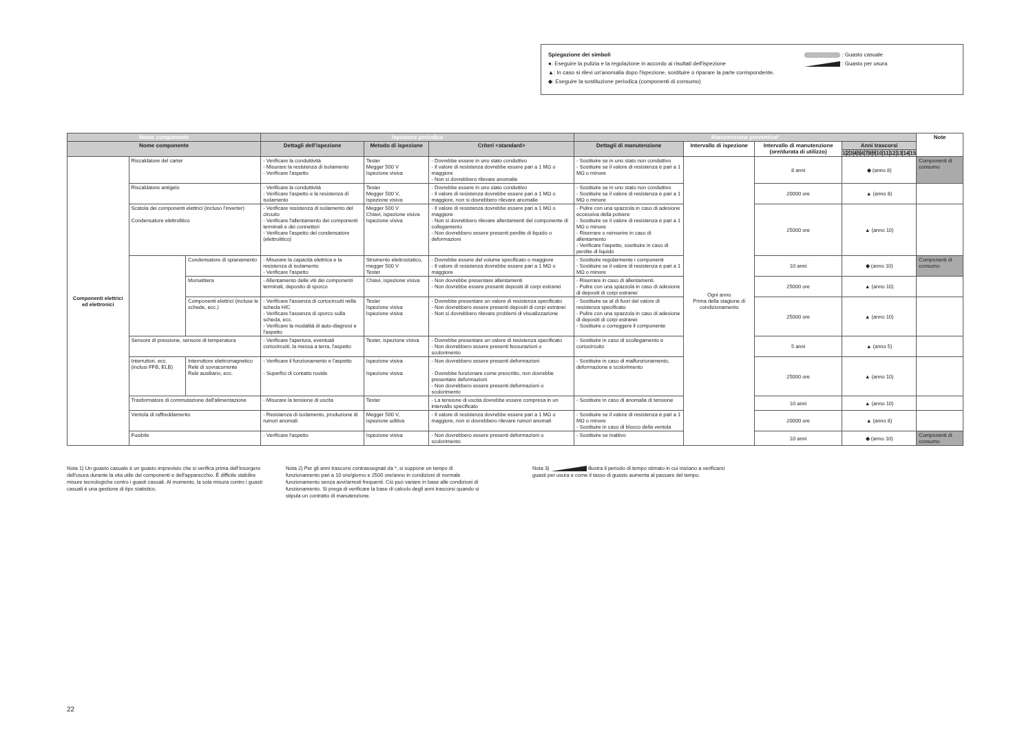: Guasto casuale
: Guasto per usura
Spiegazione dei simboli
●: Eseguire la pulizia e la regolazione in accordo ai risultati dell'ispezione
▲: In caso si rilevi un'anomalia dopo l'ispezione, sostituire o riparare la parte corrispondente.
◆: Eseguire la sostituzione periodica (componenti di consumo)
| Nome componente | | | Ispezione periodica | | | Manutenzione preventiva* | | | | | | | | | | | | | | | | | | Note |
| --- | --- | --- | --- | --- | --- | --- | --- | --- | --- | --- | --- | --- | --- | --- | --- | --- | --- | --- | --- | --- | --- | --- | --- | --- |
| Nome componente | | | Dettagli dell'ispezione | Metodo di ispezione | Criteri <standard> | Dettagli di manutenzione | Intervallo di ispezione | Intervallo di manutenzione (ore/durata di utilizzo) | Anni trascorsi | | | | | | | | | | | | | | | |
| | | | | | | | | | 1 | 2 | 3 | 4 | 5 | 6 | 7 | 8 | 9 | 10 | 11 | 12 | 13 | 14 | 15 | |
| Componenti elettrici ed elettronici | Riscaldatore del carter | | - Verificare la conduttività - Misurare la resistenza di isolamento - Verificare l'aspetto | Tester Megger 500 V Ispezione visiva | - Dovrebbe essere in uno stato conduttivo - Il valore di resistenza dovrebbe essere pari a 1 MΩ o maggiore - Non si dovrebbero rilevare anomalie | - Sostituire se in uno stato non conduttivo - Sostituire se il valore di resistenza è pari a 1 MΩ o minore | Ogni anno Prima della stagione di condizionamento | 8 anni | ◆ (anno 8) | | | | | | | | | | | | | | | Componenti di consumo |
| | Riscaldatore antigelo | | - Verificare la conduttività - Verificare l'aspetto e la resistenza di isolamento | Tester Megger 500 V, ispezione visiva | - Dovrebbe essere in uno stato conduttivo - Il valore di resistenza dovrebbe essere pari a 1 MΩ o maggiore, non si dovrebbero rilevare anomalie | - Sostituire se in uno stato non conduttivo - Sostituire se il valore di resistenza è pari a 1 MΩ o minore | | 20000 ore | ▲ (anno 8) | | | | | | | | | | | | | | | |
| | Scatola dei componenti elettrici (incluso l'inverter) Condensatore elettrolitico | | - Verificare resistenza di isolamento del circuito - Verificare l'allentamento dei componenti terminali e dei connettori - Verificare l'aspetto del condensatore (elettrolitico) | Megger 500 V Chiavi, ispezione visiva Ispezione visiva | - Il valore di resistenza dovrebbe essere pari a 1 MΩ o maggiore - Non si dovrebbero rilevare allentamenti del componente di collegamento - Non dovrebbero essere presenti perdite di liquido o deformazioni | - Pulire con una spazzola in caso di adesione eccessiva della polvere - Sostituire se il valore di resistenza è pari a 1 MΩ o minore - Riserrare o reinserire in caso di allentamento - Verificare l'aspetto, sostituire in caso di perdite di liquido | | 25000 ore | ▲ (anno 10) | | | | | | | | | | | | | | | |
| | | Condensatore di spianamento | - Misurare la capacità elettrica e la resistenza di isolamento - Verificare l'aspetto | Strumento elettrostatico, megger 500 V Tester | - Dovrebbe essere del volume specificato o maggiore - Il valore di resistenza dovrebbe essere pari a 1 MΩ o maggiore | - Sostituire regolarmente i componenti - Sostituire se il valore di resistenza è pari a 1 MΩ o minore | | 10 anni | ◆ (anno 10) | | | | | | | | | | | | | | | Componenti di consumo |
| | | Morsettiera | - Allentamento delle viti dei componenti terminali, deposito di sporco | Chiavi, ispezione visiva | - Non dovrebbe presentare allentamenti - Non dovrebbe essere presenti depositi di corpi estranei | - Riserrare in caso di allentamenti. - Pulire con una spazzola in caso di adesione di depositi di corpi estranei | | 25000 ore | ▲ (anno 10) | | | | | | | | | | | | | | | |
| | | Componenti elettrici (incluse le schede, ecc.) | - Verificare l'assenza di cortocircuiti nella scheda HIC - Verificare l'assenza di sporco sulla scheda, ecc. - Verificare la modalità di auto-diagnosi e l'aspetto | Tester Ispezione visiva Ispezione visiva | - Dovrebbe presentare un valore di resistenza specificato - Non dovrebbero essere presenti depositi di corpi estranei - Non si dovrebbero rilevare problemi di visualizzazione | - Sostituire se al di fuori del valore di resistenza specificato - Pulire con una spazzola in caso di adesione di depositi di corpi estranei - Sostituire o correggere il componente | | 25000 ore | ▲ (anno 10) | | | | | | | | | | | | | | | |
| | Sensore di pressione, sensore di temperatura | | - Verificare l'apertura, eventuali cortocircuiti, la messa a terra, l'aspetto | Tester, ispezione visiva | - Dovrebbe presentare un valore di resistenza specificato - Non dovrebbero essere presenti fessurazioni o scolorimento | - Sostituire in caso di scollegamento e cortocircuito | | 5 anni | ▲ (anno 5) | | | | | | | | | | | | | | | |
| | Interruttori, ecc. (inclusi FFB, ELB) | Interruttore elettromagnetico Relè di sovracorrente Relè ausiliario, ecc. | - Verificare il funzionamento e l'aspetto - Superfici di contatto ruvide | Ispezione visiva Ispezione visiva | - Non dovrebbero essere presenti deformazioni - Dovrebbe funzionare come prescritto, non dovrebbe presentare deformazioni - Non dovrebbero essere presenti deformazioni o scolorimento | - Sostituire in caso di malfunzionamento, deformazione e scolorimento | | 25000 ore | ▲ (anno 10) | | | | | | | | | | | | | | | |
| | Trasformatore di commutazione dell'alimentazione | | - Misurare la tensione di uscita | Tester | - La tensione di uscita dovrebbe essere compresa in un intervallo specificato | - Sostituire in caso di anomalia di tensione | | 10 anni | ▲ (anno 10) | | | | | | | | | | | | | | | |
| | Ventola di raffreddamento | | - Resistenza di isolamento, produzione di rumori anomali | Megger 500 V, ispezione uditiva | - Il valore di resistenza dovrebbe essere pari a 1 MΩ o maggiore, non si dovrebbero rilevare rumori anomali | - Sostituire se il valore di resistenza è pari a 1 MΩ o minore - Sostituire in caso di blocco della ventola | | 20000 ore | ▲ (anno 8) | | | | | | | | | | | | | | | |
| | Fusibile | | - Verificare l'aspetto | Ispezione visiva | - Non dovrebbero essere presenti deformazioni o scolorimento | - Sostituire se inattivo | | 10 anni | ◆ (anno 10) | | | | | | | | | | | | | | | Componenti di consumo |
Nota 1) Un guasto casuale è un guasto imprevisto che si verifica prima dell'insorgere dell'usura durante la vita utile dei componenti e dell'apparecchio. È difficile stabilire misure tecnologiche contro i guasti casuali. Al momento, la sola misura contro i guasti casuali è una gestione di tipo statistico.
Nota 2) Per gli anni trascorsi contrassegnati da *, si suppone un tempo di funzionamento pari a 10 ore/giorno e 2500 ore/anno in condizioni di normale funzionamento senza avvi/arresti frequenti. Ciò può variare in base alle condizioni di funzionamento. Si prega di verificare la base di calcolo degli anni trascorsi quando si stipula un contratto di manutenzione.
Nota 3) illustra il periodo di tempo stimato in cui iniziano a verificarsi guasti per usura e come il tasso di guasto aumenta al passare del tempo.
22